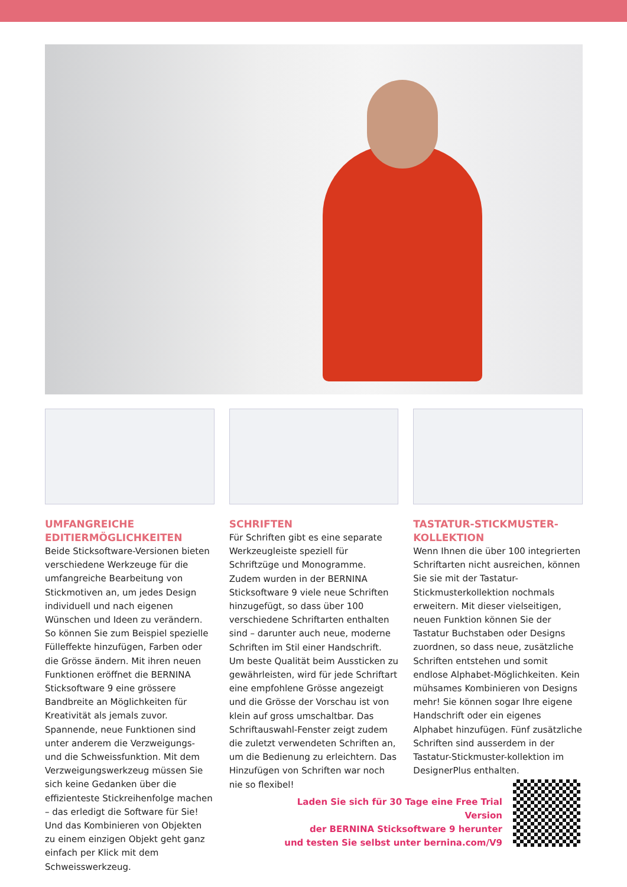UMFANGREICHE EDITIERMÖGLICHKEITEN
Beide Sticksoftware-Versionen bieten verschiedene Werkzeuge für die umfangreiche Bearbeitung von Stickmotiven an, um jedes Design individuell und nach eigenen Wünschen und Ideen zu verändern. So können Sie zum Beispiel spezielle Fülleffekte hinzufügen, Farben oder die Grösse ändern. Mit ihren neuen Funktionen eröffnet die BERNINA Sticksoftware 9 eine grössere Bandbreite an Möglichkeiten für Kreativität als jemals zuvor. Spannende, neue Funktionen sind unter anderem die Verzweigungs- und die Schweissfunktion. Mit dem Verzweigungswerkzeug müssen Sie sich keine Gedanken über die effizienteste Stickreihenfolge machen – das erledigt die Software für Sie! Und das Kombinieren von Objekten zu einem einzigen Objekt geht ganz einfach per Klick mit dem Schweisswerkzeug.
SCHRIFTEN
Für Schriften gibt es eine separate Werkzeugleiste speziell für Schriftzüge und Monogramme. Zudem wurden in der BERNINA Sticksoftware 9 viele neue Schriften hinzugefügt, so dass über 100 verschiedene Schriftarten enthalten sind – darunter auch neue, moderne Schriften im Stil einer Handschrift. Um beste Qualität beim Aussticken zu gewährleisten, wird für jede Schriftart eine empfohlene Grösse angezeigt und die Grösse der Vorschau ist von klein auf gross umschaltbar. Das Schriftauswahl-Fenster zeigt zudem die zuletzt verwendeten Schriften an, um die Bedienung zu erleichtern. Das Hinzufügen von Schriften war noch nie so flexibel!
TASTATUR-STICKMUSTER-KOLLEKTION
Wenn Ihnen die über 100 integrierten Schriftarten nicht ausreichen, können Sie sie mit der Tastatur-Stickmusterkollektion nochmals erweitern. Mit dieser vielseitigen, neuen Funktion können Sie der Tastatur Buchstaben oder Designs zuordnen, so dass neue, zusätzliche Schriften entstehen und somit endlose Alphabet-Möglichkeiten. Kein mühsames Kombinieren von Designs mehr! Sie können sogar Ihre eigene Handschrift oder ein eigenes Alphabet hinzufügen. Fünf zusätzliche Schriften sind ausserdem in der Tastatur-Stickmuster-kollektion im DesignerPlus enthalten.
Laden Sie sich für 30 Tage eine Free Trial Version
der BERNINA Sticksoftware 9 herunter
und testen Sie selbst unter bernina.com/V9